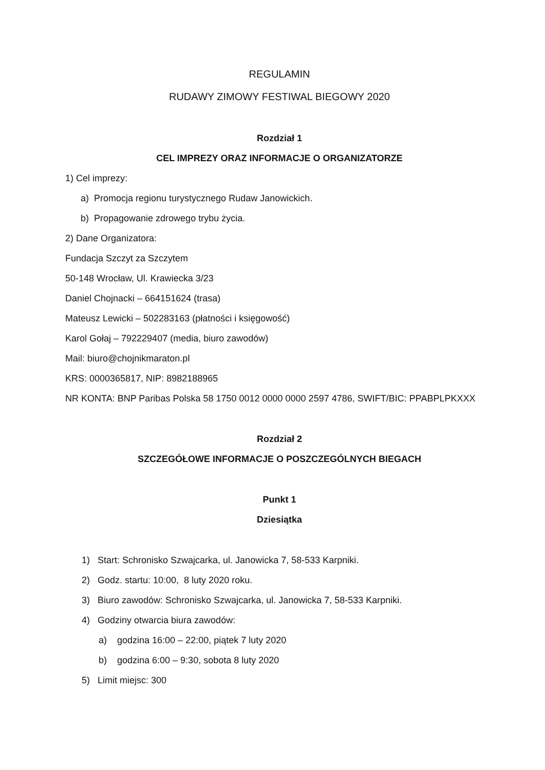REGULAMIN
RUDAWY ZIMOWY FESTIWAL BIEGOWY 2020
Rozdział 1
CEL IMPREZY ORAZ INFORMACJE O ORGANIZATORZE
1) Cel imprezy:
a) Promocja regionu turystycznego Rudaw Janowickich.
b) Propagowanie zdrowego trybu życia.
2) Dane Organizatora:
Fundacja Szczyt za Szczytem
50-148 Wrocław, Ul. Krawiecka 3/23
Daniel Chojnacki – 664151624 (trasa)
Mateusz Lewicki – 502283163 (płatności i księgowość)
Karol Gołaj – 792229407 (media, biuro zawodów)
Mail: biuro@chojnikmaraton.pl
KRS: 0000365817, NIP: 8982188965
NR KONTA: BNP Paribas Polska 58 1750 0012 0000 0000 2597 4786, SWIFT/BIC: PPABPLPKXXX
Rozdział 2
SZCZEGÓŁOWE INFORMACJE O POSZCZEGÓLNYCH BIEGACH
Punkt 1
Dziesiątka
1) Start: Schronisko Szwajcarka, ul. Janowicka 7, 58-533 Karpniki.
2) Godz. startu: 10:00, 8 luty 2020 roku.
3) Biuro zawodów: Schronisko Szwajcarka, ul. Janowicka 7, 58-533 Karpniki.
4) Godziny otwarcia biura zawodów:
a) godzina 16:00 – 22:00, piątek 7 luty 2020
b) godzina 6:00 – 9:30, sobota 8 luty 2020
5) Limit miejsc: 300